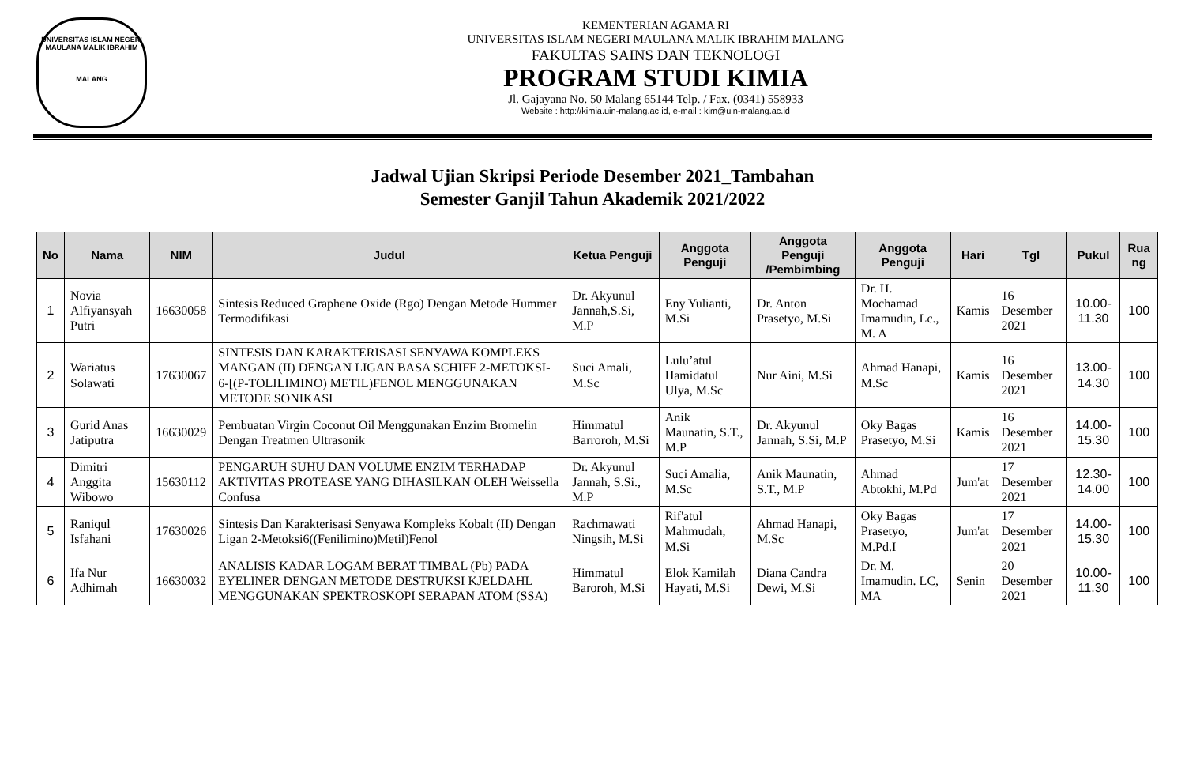UNIVERSITAS ISLAM NEGERI
MAULANA MALIK IBRAHIM
MALANG
KEMENTERIAN AGAMA RI
UNIVERSITAS ISLAM NEGERI MAULANA MALIK IBRAHIM MALANG
FAKULTAS SAINS DAN TEKNOLOGI
PROGRAM STUDI KIMIA
Jl. Gajayana No. 50 Malang 65144 Telp. / Fax. (0341) 558933
Website : http://kimia.uin-malang.ac.id, e-mail : kim@uin-malang.ac.id
Jadwal Ujian Skripsi Periode Desember 2021_Tambahan
Semester Ganjil Tahun Akademik 2021/2022
| No | Nama | NIM | Judul | Ketua Penguji | Anggota Penguji | Anggota Penguji /Pembimbing | Anggota Penguji | Hari | Tgl | Pukul | Rua ng |
| --- | --- | --- | --- | --- | --- | --- | --- | --- | --- | --- | --- |
| 1 | Novia Alfiyansyah Putri | 16630058 | Sintesis Reduced Graphene Oxide (Rgo) Dengan Metode Hummer Termodifikasi | Dr. Akyunul Jannah,S.Si, M.P | Eny Yulianti, M.Si | Dr. Anton Prasetyo, M.Si | Dr. H. Mochamad Imamudin, Lc., M. A | Kamis | 16 Desember 2021 | 10.00-11.30 | 100 |
| 2 | Wariatus Solawati | 17630067 | SINTESIS DAN KARAKTERISASI SENYAWA KOMPLEKS MANGAN (II) DENGAN LIGAN BASA SCHIFF 2-METOKSI-6-[(P-TOLILIMINO) METIL)FENOL MENGGUNAKAN METODE SONIKASI | Suci Amali, M.Sc | Lulu’atul Hamidatul Ulya, M.Sc | Nur Aini, M.Si | Ahmad Hanapi, M.Sc | Kamis | 16 Desember 2021 | 13.00-14.30 | 100 |
| 3 | Gurid Anas Jatiputra | 16630029 | Pembuatan Virgin Coconut Oil Menggunakan Enzim Bromelin Dengan Treatmen Ultrasonik | Himmatul Barroroh, M.Si | Anik Maunatin, S.T., M.P | Dr. Akyunul Jannah, S.Si, M.P | Oky Bagas Prasetyo, M.Si | Kamis | 16 Desember 2021 | 14.00-15.30 | 100 |
| 4 | Dimitri Anggita Wibowo | 15630112 | PENGARUH SUHU DAN VOLUME ENZIM TERHADAP AKTIVITAS PROTEASE YANG DIHASILKAN OLEH Weissella Confusa | Dr. Akyunul Jannah, S.Si., M.P | Suci Amalia, M.Sc | Anik Maunatin, S.T., M.P | Ahmad Abtokhi, M.Pd | Jum'at | 17 Desember 2021 | 12.30-14.00 | 100 |
| 5 | Raniqul Isfahani | 17630026 | Sintesis Dan Karakterisasi Senyawa Kompleks Kobalt (II) Dengan Ligan 2-Metoksi6((Fenilimino)Metil)Fenol | Rachmawati Ningsih, M.Si | Rif'atul Mahmudah, M.Si | Ahmad Hanapi, M.Sc | Oky Bagas Prasetyo, M.Pd.I | Jum'at | 17 Desember 2021 | 14.00-15.30 | 100 |
| 6 | Ifa Nur Adhimah | 16630032 | ANALISIS KADAR LOGAM BERAT TIMBAL (Pb) PADA EYELINER DENGAN METODE DESTRUKSI KJELDAHL MENGGUNAKAN SPEKTROSKOPI SERAPAN ATOM (SSA) | Himmatul Baroroh, M.Si | Elok Kamilah Hayati, M.Si | Diana Candra Dewi, M.Si | Dr. M. Imamudin. LC, MA | Senin | 20 Desember 2021 | 10.00-11.30 | 100 |